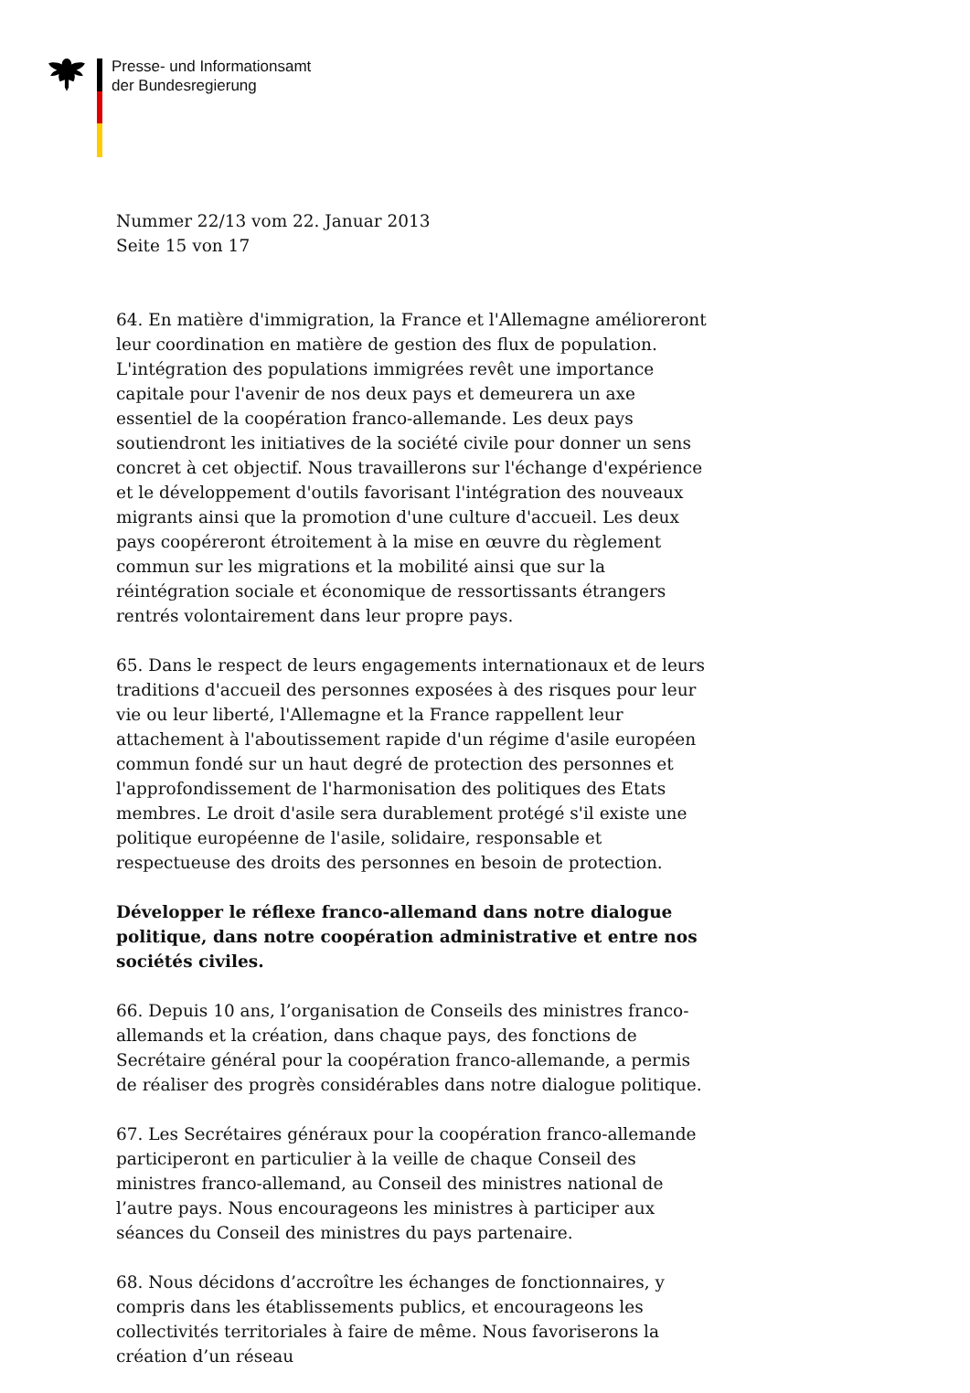Presse- und Informationsamt
der Bundesregierung
Nummer 22/13 vom 22. Januar 2013
Seite 15 von 17
64. En matière d'immigration, la France et l'Allemagne amélioreront leur coordination en matière de gestion des flux de population. L'intégration des populations immigrées revêt une importance capitale pour l'avenir de nos deux pays et demeurera un axe essentiel de la coopération franco-allemande. Les deux pays soutiendront les initiatives de la société civile pour donner un sens concret à cet objectif. Nous travaillerons sur l'échange d'expérience et le développement d'outils favorisant l'intégration des nouveaux migrants ainsi que la promotion d'une culture d'accueil. Les deux pays coopéreront étroitement à la mise en œuvre du règlement commun sur les migrations et la mobilité ainsi que sur la réintégration sociale et économique de ressortissants étrangers rentrés volontairement dans leur propre pays.
65. Dans le respect de leurs engagements internationaux et de leurs traditions d'accueil des personnes exposées à des risques pour leur vie ou leur liberté, l'Allemagne et la France rappellent leur attachement à l'aboutissement rapide d'un régime d'asile européen commun fondé sur un haut degré de protection des personnes et l'approfondissement de l'harmonisation des politiques des Etats membres. Le droit d'asile sera durablement protégé s'il existe une politique européenne de l'asile, solidaire, responsable et respectueuse des droits des personnes en besoin de protection.
Développer le réflexe franco-allemand dans notre dialogue politique, dans notre coopération administrative et entre nos sociétés civiles.
66. Depuis 10 ans, l’organisation de Conseils des ministres franco-allemands et la création, dans chaque pays, des fonctions de Secrétaire général pour la coopération franco-allemande, a permis de réaliser des progrès considérables dans notre dialogue politique.
67. Les Secrétaires généraux pour la coopération franco-allemande participeront en particulier à la veille de chaque Conseil des ministres franco-allemand, au Conseil des ministres national de l’autre pays. Nous encourageons les ministres à participer aux séances du Conseil des ministres du pays partenaire.
68. Nous décidons d’accroître les échanges de fonctionnaires, y compris dans les établissements publics, et encourageons les collectivités territoriales à faire de même. Nous favoriserons la création d’un réseau